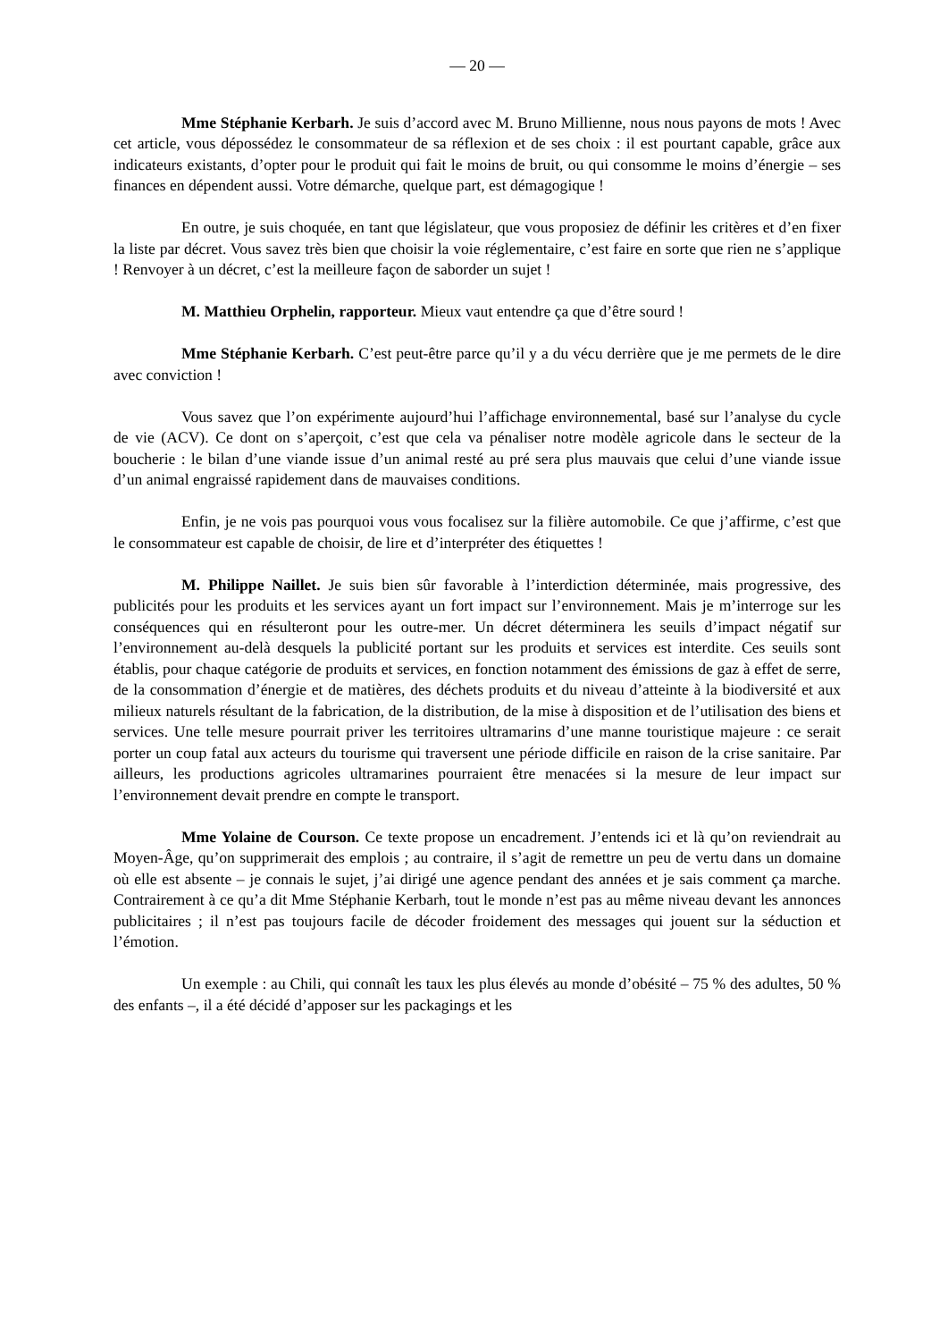— 20 —
Mme Stéphanie Kerbarh. Je suis d’accord avec M. Bruno Millienne, nous nous payons de mots ! Avec cet article, vous dépossédez le consommateur de sa réflexion et de ses choix : il est pourtant capable, grâce aux indicateurs existants, d’opter pour le produit qui fait le moins de bruit, ou qui consomme le moins d’énergie – ses finances en dépendent aussi. Votre démarche, quelque part, est démagogique !
En outre, je suis choquée, en tant que législateur, que vous proposiez de définir les critères et d’en fixer la liste par décret. Vous savez très bien que choisir la voie réglementaire, c’est faire en sorte que rien ne s’applique ! Renvoyer à un décret, c’est la meilleure façon de saborder un sujet !
M. Matthieu Orphelin, rapporteur. Mieux vaut entendre ça que d’être sourd !
Mme Stéphanie Kerbarh. C’est peut-être parce qu’il y a du vécu derrière que je me permets de le dire avec conviction !
Vous savez que l’on expérimente aujourd’hui l’affichage environnemental, basé sur l’analyse du cycle de vie (ACV). Ce dont on s’aperçoit, c’est que cela va pénaliser notre modèle agricole dans le secteur de la boucherie : le bilan d’une viande issue d’un animal resté au pré sera plus mauvais que celui d’une viande issue d’un animal engraissé rapidement dans de mauvaises conditions.
Enfin, je ne vois pas pourquoi vous vous focalisez sur la filière automobile. Ce que j’affirme, c’est que le consommateur est capable de choisir, de lire et d’interpréter des étiquettes !
M. Philippe Naillet. Je suis bien sûr favorable à l’interdiction déterminée, mais progressive, des publicités pour les produits et les services ayant un fort impact sur l’environnement. Mais je m’interroge sur les conséquences qui en résulteront pour les outre-mer. Un décret déterminera les seuils d’impact négatif sur l’environnement au-delà desquels la publicité portant sur les produits et services est interdite. Ces seuils sont établis, pour chaque catégorie de produits et services, en fonction notamment des émissions de gaz à effet de serre, de la consommation d’énergie et de matières, des déchets produits et du niveau d’atteinte à la biodiversité et aux milieux naturels résultant de la fabrication, de la distribution, de la mise à disposition et de l’utilisation des biens et services. Une telle mesure pourrait priver les territoires ultramarins d’une manne touristique majeure : ce serait porter un coup fatal aux acteurs du tourisme qui traversent une période difficile en raison de la crise sanitaire. Par ailleurs, les productions agricoles ultramarines pourraient être menacées si la mesure de leur impact sur l’environnement devait prendre en compte le transport.
Mme Yolaine de Courson. Ce texte propose un encadrement. J’entends ici et là qu’on reviendrait au Moyen-Âge, qu’on supprimerait des emplois ; au contraire, il s’agit de remettre un peu de vertu dans un domaine où elle est absente – je connais le sujet, j’ai dirigé une agence pendant des années et je sais comment ça marche. Contrairement à ce qu’a dit Mme Stéphanie Kerbarh, tout le monde n’est pas au même niveau devant les annonces publicitaires ; il n’est pas toujours facile de décoder froidement des messages qui jouent sur la séduction et l’émotion.
Un exemple : au Chili, qui connaît les taux les plus élevés au monde d’obésité – 75 % des adultes, 50 % des enfants –, il a été décidé d’apposer sur les packagings et les